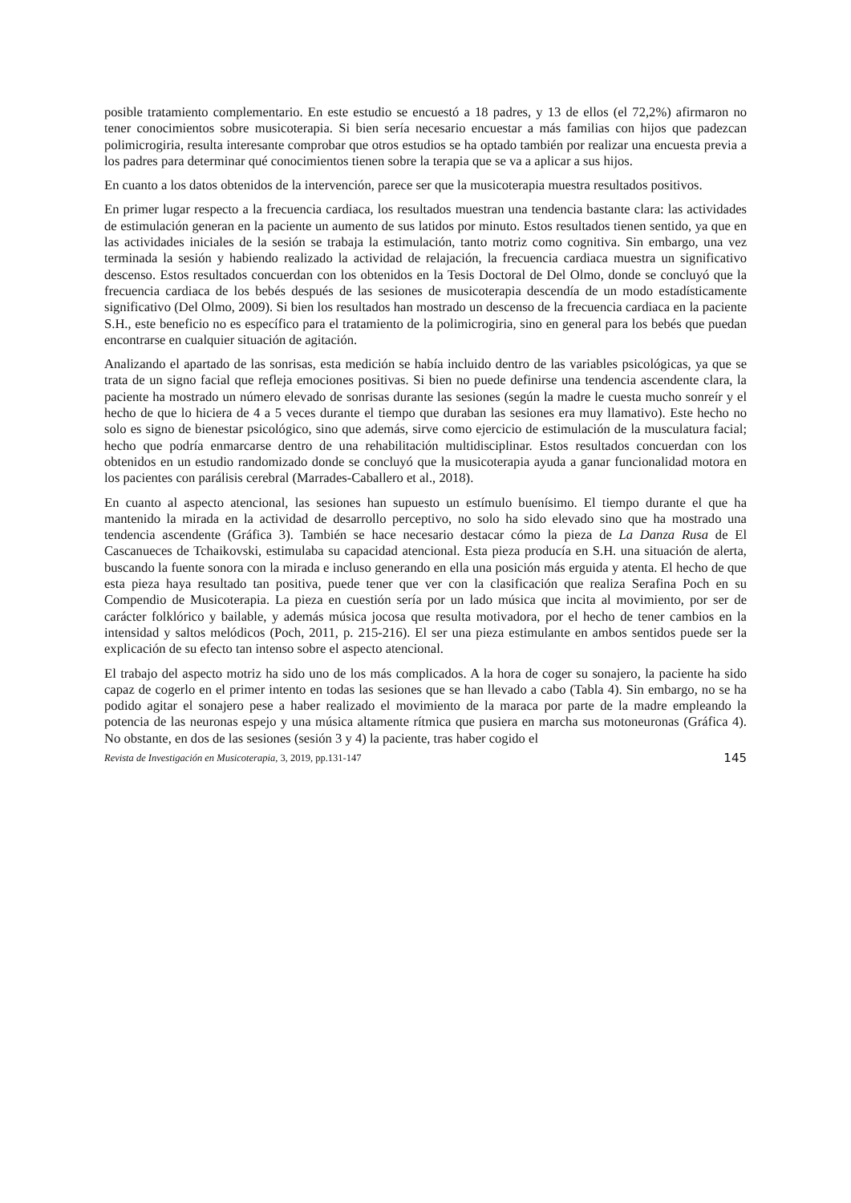posible tratamiento complementario. En este estudio se encuestó a 18 padres, y 13 de ellos (el 72,2%) afirmaron no tener conocimientos sobre musicoterapia. Si bien sería necesario encuestar a más familias con hijos que padezcan polimicrogiria, resulta interesante comprobar que otros estudios se ha optado también por realizar una encuesta previa a los padres para determinar qué conocimientos tienen sobre la terapia que se va a aplicar a sus hijos.
En cuanto a los datos obtenidos de la intervención, parece ser que la musicoterapia muestra resultados positivos.
En primer lugar respecto a la frecuencia cardiaca, los resultados muestran una tendencia bastante clara: las actividades de estimulación generan en la paciente un aumento de sus latidos por minuto. Estos resultados tienen sentido, ya que en las actividades iniciales de la sesión se trabaja la estimulación, tanto motriz como cognitiva. Sin embargo, una vez terminada la sesión y habiendo realizado la actividad de relajación, la frecuencia cardiaca muestra un significativo descenso. Estos resultados concuerdan con los obtenidos en la Tesis Doctoral de Del Olmo, donde se concluyó que la frecuencia cardiaca de los bebés después de las sesiones de musicoterapia descendía de un modo estadísticamente significativo (Del Olmo, 2009). Si bien los resultados han mostrado un descenso de la frecuencia cardiaca en la paciente S.H., este beneficio no es específico para el tratamiento de la polimicrogiria, sino en general para los bebés que puedan encontrarse en cualquier situación de agitación.
Analizando el apartado de las sonrisas, esta medición se había incluido dentro de las variables psicológicas, ya que se trata de un signo facial que refleja emociones positivas. Si bien no puede definirse una tendencia ascendente clara, la paciente ha mostrado un número elevado de sonrisas durante las sesiones (según la madre le cuesta mucho sonreír y el hecho de que lo hiciera de 4 a 5 veces durante el tiempo que duraban las sesiones era muy llamativo). Este hecho no solo es signo de bienestar psicológico, sino que además, sirve como ejercicio de estimulación de la musculatura facial; hecho que podría enmarcarse dentro de una rehabilitación multidisciplinar. Estos resultados concuerdan con los obtenidos en un estudio randomizado donde se concluyó que la musicoterapia ayuda a ganar funcionalidad motora en los pacientes con parálisis cerebral (Marrades-Caballero et al., 2018).
En cuanto al aspecto atencional, las sesiones han supuesto un estímulo buenísimo. El tiempo durante el que ha mantenido la mirada en la actividad de desarrollo perceptivo, no solo ha sido elevado sino que ha mostrado una tendencia ascendente (Gráfica 3). También se hace necesario destacar cómo la pieza de La Danza Rusa de El Cascanueces de Tchaikovski, estimulaba su capacidad atencional. Esta pieza producía en S.H. una situación de alerta, buscando la fuente sonora con la mirada e incluso generando en ella una posición más erguida y atenta. El hecho de que esta pieza haya resultado tan positiva, puede tener que ver con la clasificación que realiza Serafina Poch en su Compendio de Musicoterapia. La pieza en cuestión sería por un lado música que incita al movimiento, por ser de carácter folklórico y bailable, y además música jocosa que resulta motivadora, por el hecho de tener cambios en la intensidad y saltos melódicos (Poch, 2011, p. 215-216). El ser una pieza estimulante en ambos sentidos puede ser la explicación de su efecto tan intenso sobre el aspecto atencional.
El trabajo del aspecto motriz ha sido uno de los más complicados. A la hora de coger su sonajero, la paciente ha sido capaz de cogerlo en el primer intento en todas las sesiones que se han llevado a cabo (Tabla 4). Sin embargo, no se ha podido agitar el sonajero pese a haber realizado el movimiento de la maraca por parte de la madre empleando la potencia de las neuronas espejo y una música altamente rítmica que pusiera en marcha sus motoneuronas (Gráfica 4). No obstante, en dos de las sesiones (sesión 3 y 4) la paciente, tras haber cogido el
Revista de Investigación en Musicoterapia, 3, 2019, pp.131-147 145